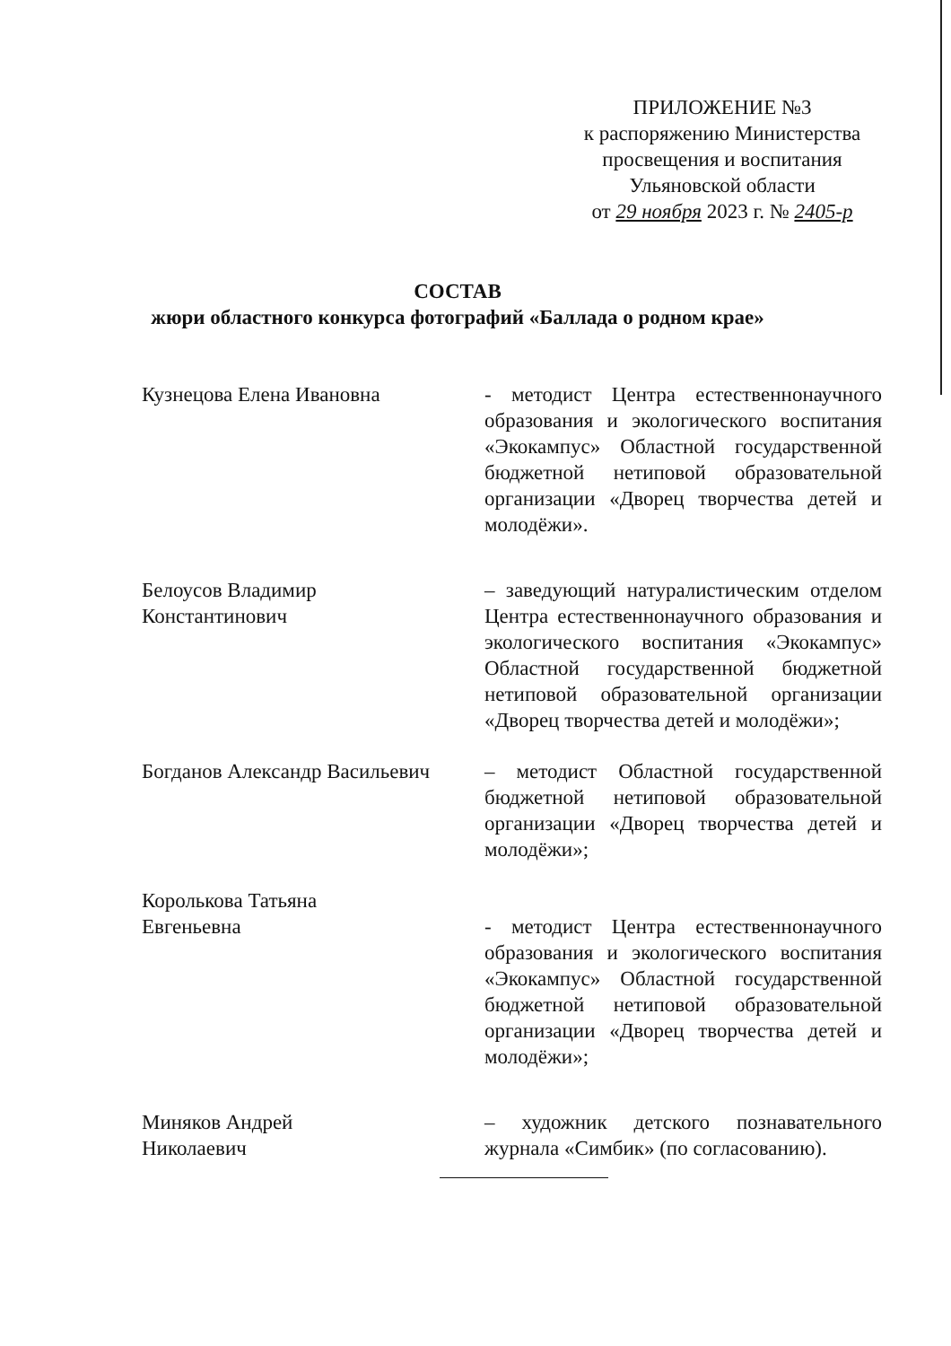ПРИЛОЖЕНИЕ №3
к распоряжению Министерства
просвещения и воспитания
Ульяновской области
от 29 ноября 2023 г. № 2405-р
СОСТАВ
жюри областного конкурса фотографий «Баллада о родном крае»
Кузнецова Елена Ивановна - методист Центра естественнонаучного образования и экологического воспитания «Экокампус» Областной государственной бюджетной нетиповой образовательной организации «Дворец творчества детей и молодёжи».
Белоусов Владимир
Константинович
– заведующий натуралистическим отделом Центра естественнонаучного образования и экологического воспитания «Экокампус» Областной государственной бюджетной нетиповой образовательной организации «Дворец творчества детей и молодёжи»;
Богданов Александр Васильевич
– методист Областной государственной бюджетной нетиповой образовательной организации «Дворец творчества детей и молодёжи»;
Королькова Татьяна
Евгеньевна
- методист Центра естественнонаучного образования и экологического воспитания «Экокампус» Областной государственной бюджетной нетиповой образовательной организации «Дворец творчества детей и молодёжи»;
Миняков Андрей
Николаевич
– художник детского познавательного журнала «Симбик» (по согласованию).